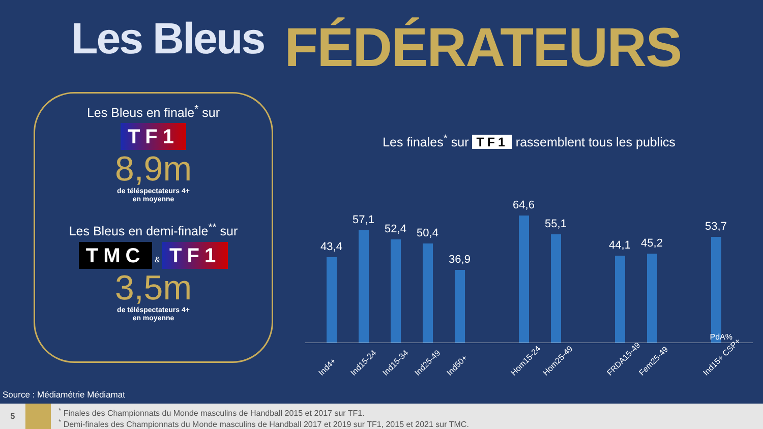Les Bleus
FÉDÉRATEURS
Les Bleus en finale<sup>*</sup> sur
TF1
8,9m
de téléspectateurs 4+
en moyenne
Les Bleus en demi-finale<sup>**</sup> sur
TMC & TF1
3,5m
de téléspectateurs 4+
en moyenne
Les finales<sup>*</sup> sur TF1 rassemblent tous les publics
43,4
57,1
52,4
50,4
36,9
64,6
55,1
44,1
45,2
53,7
PdA%
Ind4+
Ind15-24
Ind15-34
Ind25-49
Ind50+
Hom15-24
Hom25-49
FRDA15-49
Fem25-49
Ind15+ CSP+
Source : Médiamétrie Médiamat
5
<sup>*</sup> Finales des Championnats du Monde masculins de Handball 2015 et 2017 sur TF1.
<sup>*</sup> Demi-finales des Championnats du Monde masculins de Handball 2017 et 2019 sur TF1, 2015 et 2021 sur TMC.